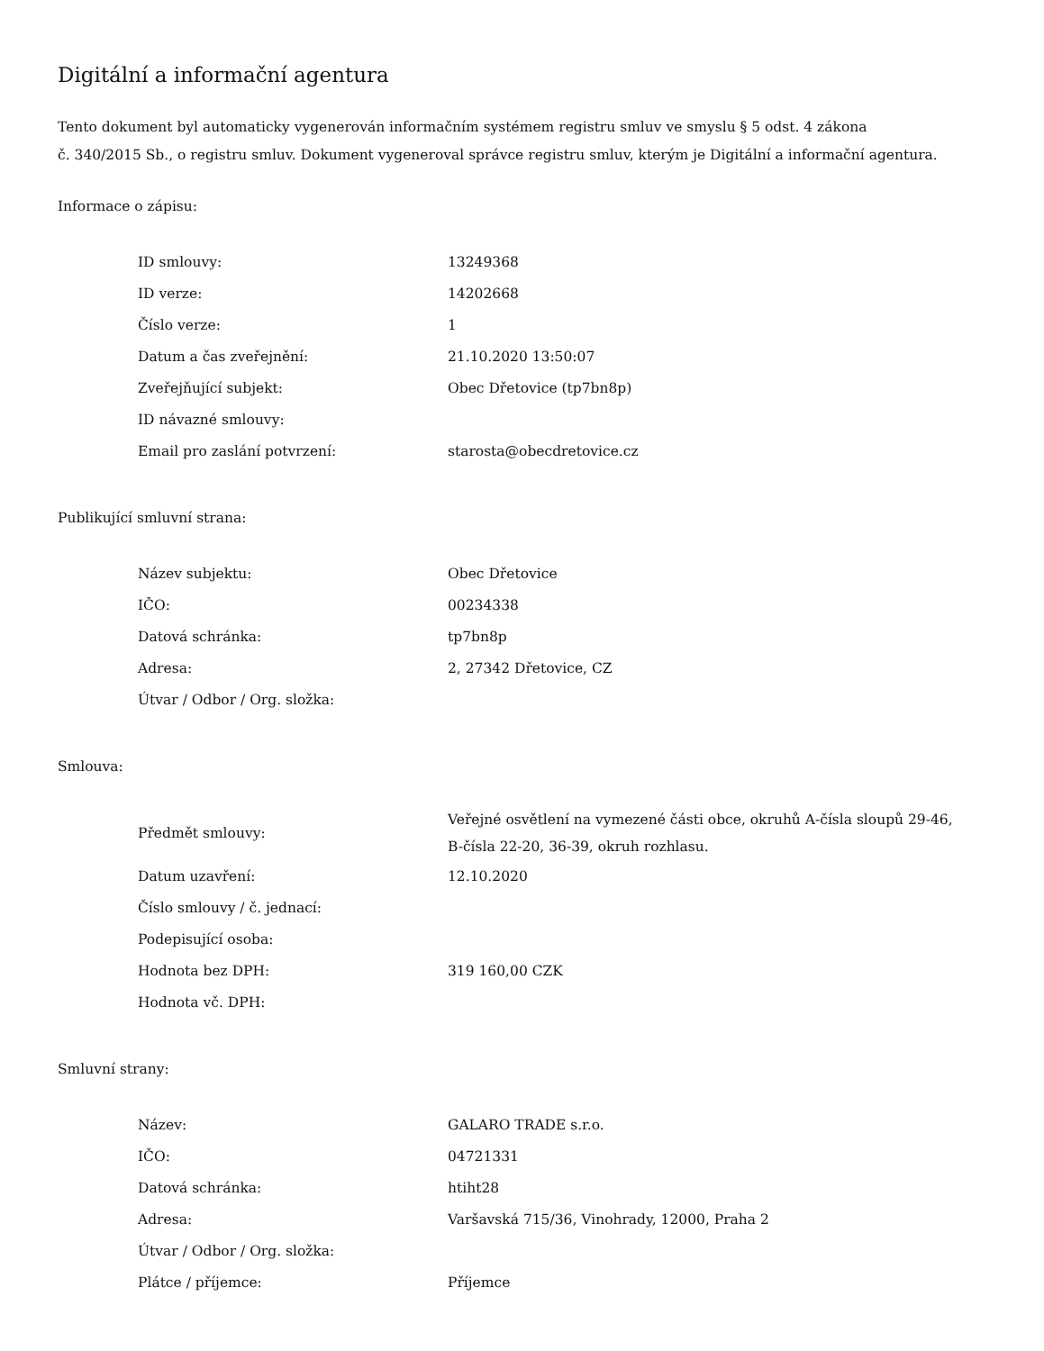Digitální a informační agentura
Tento dokument byl automaticky vygenerován informačním systémem registru smluv ve smyslu § 5 odst. 4 zákona
č. 340/2015 Sb., o registru smluv. Dokument vygeneroval správce registru smluv, kterým je Digitální a informační agentura.
Informace o zápisu:
| ID smlouvy: | 13249368 |
| ID verze: | 14202668 |
| Číslo verze: | 1 |
| Datum a čas zveřejnění: | 21.10.2020 13:50:07 |
| Zveřejňující subjekt: | Obec Dřetovice (tp7bn8p) |
| ID návazné smlouvy: | |
| Email pro zaslání potvrzení: | starosta@obecdretovice.cz |
Publikující smluvní strana:
| Název subjektu: | Obec Dřetovice |
| IČO: | 00234338 |
| Datová schránka: | tp7bn8p |
| Adresa: | 2, 27342 Dřetovice, CZ |
| Útvar / Odbor / Org. složka: | |
Smlouva:
| Předmět smlouvy: | Veřejné osvětlení na vymezené části obce, okruhů A-čísla sloupů 29-46, B-čísla 22-20, 36-39, okruh rozhlasu. |
| Datum uzavření: | 12.10.2020 |
| Číslo smlouvy / č. jednací: | |
| Podepisující osoba: | |
| Hodnota bez DPH: | 319 160,00 CZK |
| Hodnota vč. DPH: | |
Smluvní strany:
| Název: | GALARO TRADE s.r.o. |
| IČO: | 04721331 |
| Datová schránka: | htiht28 |
| Adresa: | Varšavská 715/36, Vinohrady, 12000, Praha 2 |
| Útvar / Odbor / Org. složka: | |
| Plátce / příjemce: | Příjemce |